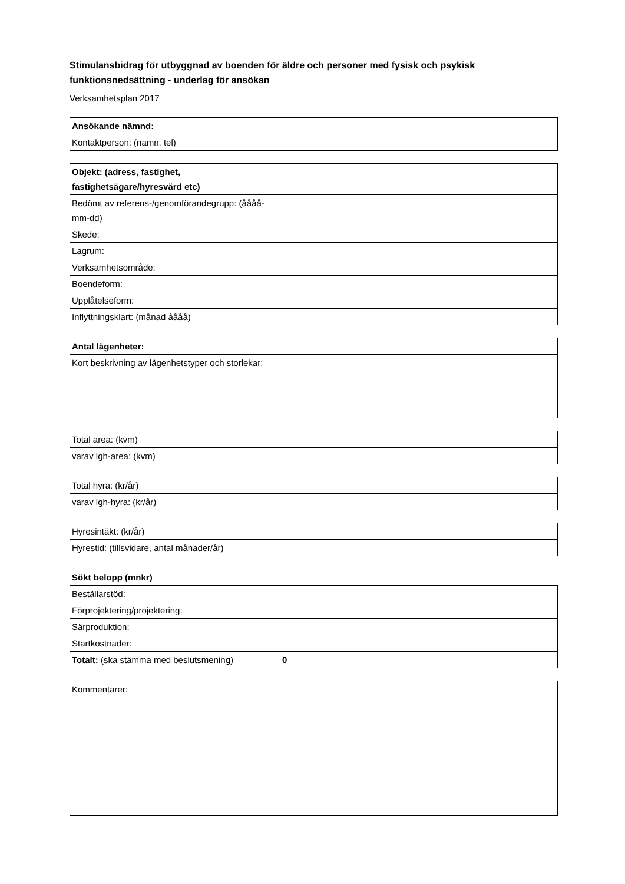Stimulansbidrag för utbyggnad av boenden för äldre och personer med fysisk och psykisk funktionsnedsättning - underlag för ansökan
Verksamhetsplan 2017
| Ansökande nämnd: | |
| Kontaktperson: (namn, tel) | |
| Objekt: (adress, fastighet, fastighetsägare/hyresvärd etc) | |
| Bedömt av referens-/genomförandegrupp: (åååå-mm-dd) | |
| Skede: | |
| Lagrum: | |
| Verksamhetsområde: | |
| Boendeform: | |
| Upplåtelseform: | |
| Inflyttningsklart: (månad åååå) | |
| Antal lägenheter: | |
| Kort beskrivning av lägenhetstyper och storlekar: | |
| Total area: (kvm) | |
| varav lgh-area: (kvm) | |
| Total hyra: (kr/år) | |
| varav lgh-hyra: (kr/år) | |
| Hyresintäkt: (kr/år) | |
| Hyrestid: (tillsvidare, antal månader/år) | |
| Sökt belopp (mnkr) | |
| Beställarstöd: | |
| Förprojektering/projektering: | |
| Särproduktion: | |
| Startkostnader: | |
| Totalt: (ska stämma med beslutsmening) | 0 |
| Kommentarer: | |